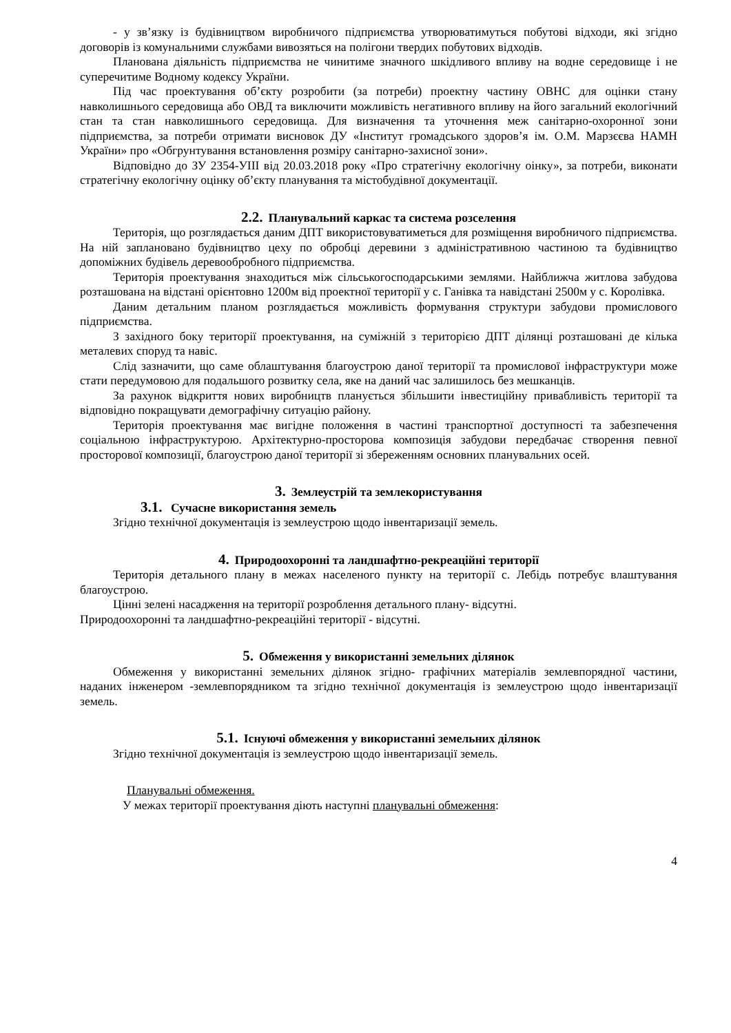- у зв’язку із будівництвом виробничого підприємства утворюватимуться побутові відходи, які згідно договорів із комунальними службами вивозяться на полігони твердих побутових відходів.
Планована діяльність підприємства не чинитиме значного шкідливого впливу на водне середовище і не суперечитиме Водному кодексу України.
Під час проектування об’єкту розробити (за потреби) проектну частину ОВНС для оцінки стану навколишнього середовища або ОВД та виключити можливість негативного впливу на його загальний екологічний стан та стан навколишнього середовища. Для визначення та уточнення меж санітарно-охоронної зони підприємства, за потреби отримати висновок ДУ «Інститут громадського здоров’я ім. О.М. Марзєєва НАМН України» про «Обгрунтування встановлення розміру санітарно-захисної зони».
Відповідно до ЗУ 2354-УІІІ від 20.03.2018 року «Про стратегічну екологічну оінку», за потреби, виконати стратегічну екологічну оцінку об’єкту планування та містобудівної документації.
2.2. Планувальний каркас та система розселення
Територія, що розглядається даним ДПТ використовуватиметься для розміщення виробничого підприємства. На ній заплановано будівництво цеху по обробці деревини з адміністративною частиною та будівництво допоміжних будівель деревообробного підприємства.
Територія проектування знаходиться між сільськогосподарськими землями. Найближча житлова забудова розташована на відстані орієнтовно 1200м від проектної території у с. Ганівка та навідстані 2500м у с. Королівка.
Даним детальним планом розглядається можливість формування структури забудови промислового підприємства.
З західного боку території проектування, на суміжній з територією ДПТ ділянці розташовані де кілька металевих споруд та навіс.
Слід зазначити, що саме облаштування благоустрою даної території та промислової інфраструктури може стати передумовою для подальшого розвитку села, яке на даний час залишилось без мешканців.
За рахунок відкриття нових виробництв планується збільшити інвестиційну привабливість території та відповідно покращувати демографічну ситуацію району.
Територія проектування має вигідне положення в частині транспортної доступності та забезпечення соціальною інфраструктурою. Архітектурно-просторова композиція забудови передбачає створення певної просторової композиції, благоустрою даної території зі збереженням основних планувальних осей.
3. Землеустрій та землекористування
3.1. Сучасне використання земель
Згідно технічної документація із землеустрою щодо інвентаризації земель.
4. Природоохоронні та ландшафтно-рекреаційні території
Територія детального плану в межах населеного пункту на території с. Лебідь потребує влаштування благоустрою.
Цінні зелені насадження на території розроблення детального плану- відсутні.
Природоохоронні та ландшафтно-рекреаційні території - відсутні.
5. Обмеження у використанні земельних ділянок
Обмеження у використанні земельних ділянок згідно- графічних матеріалів землевпорядної частини, наданих інженером -землевпорядником та згідно технічної документація із землеустрою щодо інвентаризації земель.
5.1. Існуючі обмеження у використанні земельних ділянок
Згідно технічної документація із землеустрою щодо інвентаризації земель.
Планувальні обмеження.
У межах території проектування діють наступні планувальні обмеження:
4